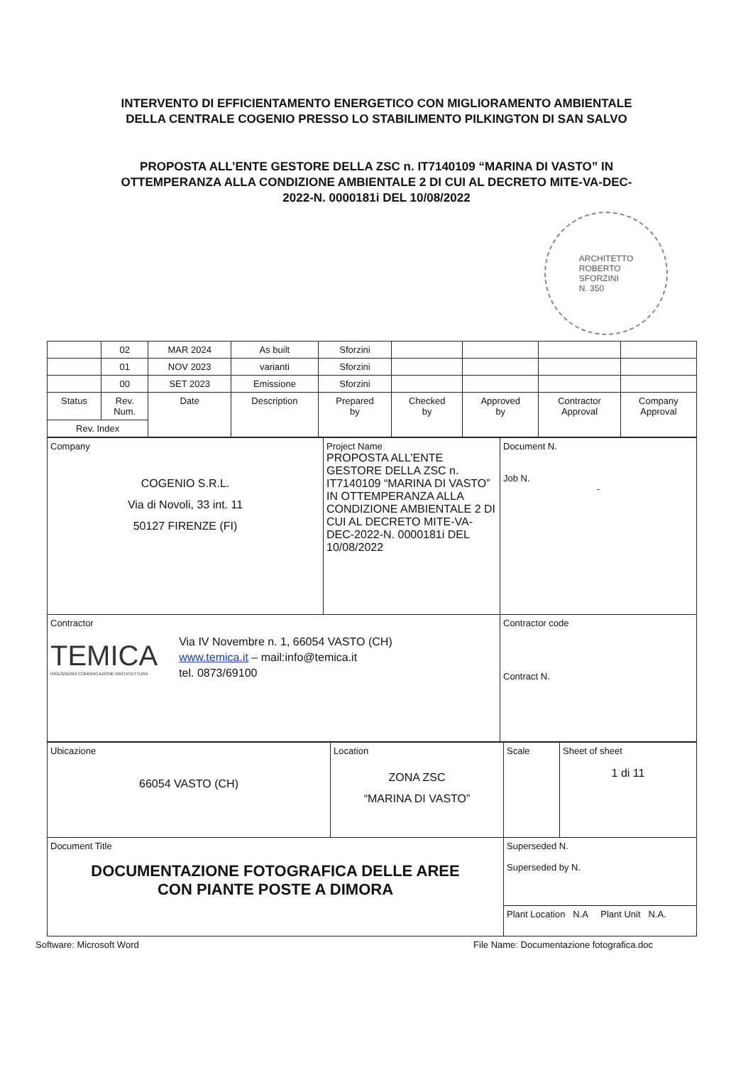INTERVENTO DI EFFICIENTAMENTO ENERGETICO CON MIGLIORAMENTO AMBIENTALE
DELLA CENTRALE COGENIO PRESSO LO STABILIMENTO PILKINGTON DI SAN SALVO
PROPOSTA ALL’ENTE GESTORE DELLA ZSC n. IT7140109 “MARINA DI VASTO” IN
OTTEMPERANZA ALLA CONDIZIONE AMBIENTALE 2 DI CUI AL DECRETO MITE-VA-DEC-
2022-N. 0000181i DEL 10/08/2022
ARCHITETTO
ROBERTO
SFORZINI
N. 350
| | 02 | MAR 2024 | As built | Sforzini | | | | |
| | 01 | NOV 2023 | varianti | Sforzini | | | | |
| | 00 | SET 2023 | Emissione | Sforzini | | | | |
| Status | Rev. Num. | Date | Description | Prepared by | Checked by | Approved by | Contractor Approval | Company Approval |
| Rev. Index | | | | | | | | |
| Company COGENIO S.R.L. Via di Novoli, 33 int. 11 50127 FIRENZE (FI) | Project Name PROPOSTA ALL’ENTE GESTORE DELLA ZSC n. IT7140109 “MARINA DI VASTO” IN OTTEMPERANZA ALLA CONDIZIONE AMBIENTALE 2 DI CUI AL DECRETO MITE-VA-DEC-2022-N. 0000181i DEL 10/08/2022 | Document N. Job N. - |
| Contractor TEMICA INGEGNERIA COMUNICAZIONE ARCHITETTURA Via IV Novembre n. 1, 66054 VASTO (CH) www.temica.it – mail:info@temica.it tel. 0873/69100 | | Contractor code Contract N. |
| Ubicazione 66054 VASTO (CH) | Location ZONA ZSC “MARINA DI VASTO” | Scale | Sheet of sheet 1 di 11 |
| Document Title DOCUMENTAZIONE FOTOGRAFICA DELLE AREE CON PIANTE POSTE A DIMORA | | Superseded N. Superseded by N. | |
| | | Plant Location N.A Plant Unit N.A. | |
Software: Microsoft Word File Name: Documentazione fotografica.doc